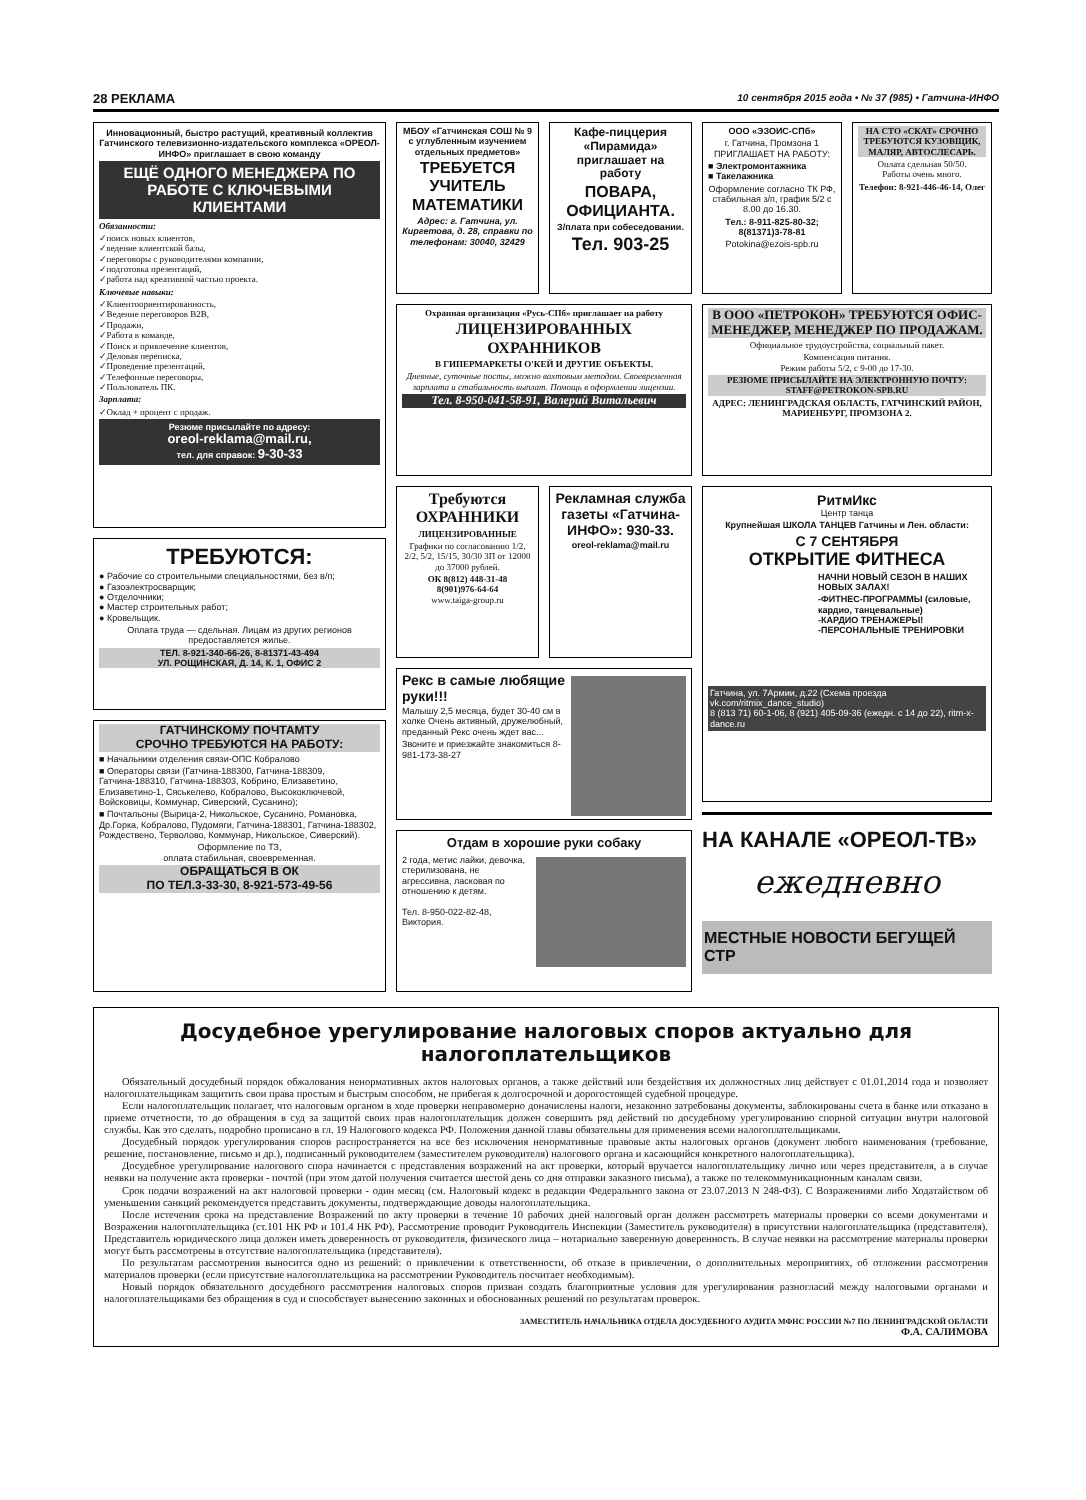28 РЕКЛАМА 10 сентября 2015 года • № 37 (985) • Гатчина-ИНФО
Инновационный, быстро растущий, креативный коллектив Гатчинского телевизионно-издательского комплекса «ОРЕОЛ-ИНФО» приглашает в свою команду
ЕЩЁ ОДНОГО МЕНЕДЖЕРА ПО РАБОТЕ С КЛЮЧЕВЫМИ КЛИЕНТАМИ
Обязанности:
✓поиск новых клиентов,
✓ведение клиентской базы,
✓переговоры с руководителями компании,
✓подготовка презентаций,
✓работа над креативной частью проекта.
Ключевые навыки:
✓Клиентоориентированность,
✓Ведение переговоров B2B,
✓Продажи,
✓Работа в команде,
✓Поиск и привлечение клиентов,
✓Деловая переписка,
✓Проведение презентаций,
✓Телефонные переговоры,
✓Пользователь ПК.
Зарплата:
✓Оклад + процент с продаж.
Резюме присылайте по адресу:
oreol-reklama@mail.ru,
тел. для справок: 9-30-33
ТРЕБУЮТСЯ:
● Рабочие со строительными специальностями, без в/п;
● Газоэлектросварщик;
● Отделочники;
● Мастер строительных работ;
● Кровельщик.
Оплата труда — сдельная. Лицам из других регионов предоставляется жилье.
ТЕЛ. 8-921-340-66-26, 8-81371-43-494
УЛ. РОЩИНСКАЯ, Д. 14, К. 1, ОФИС 2
ГАТЧИНСКОМУ ПОЧТАМТУ
СРОЧНО ТРЕБУЮТСЯ НА РАБОТУ:
■ Начальники отделения связи-ОПС Кобралово
■ Операторы связи (Гатчина-188300, Гатчина-188309, Гатчина-188310, Гатчина-188303, Кобрино, Елизаветино, Елизаветино-1, Сяськелево, Кобралово, Высокоключевой, Войсковицы, Коммунар, Сиверский, Сусанино);
■ Почтальоны (Вырица-2, Никольское, Сусанино, Романовка, Др.Горка, Кобралово, Пудомяги, Гатчина-188301, Гатчина-188302, Рождествено, Терволово, Коммунар, Никольское, Сиверский).
Оформление по ТЗ,
оплата стабильная, своевременная.
ОБРАЩАТЬСЯ В ОК
ПО ТЕЛ.3-33-30, 8-921-573-49-56
МБОУ «Гатчинская СОШ № 9 с углубленным изучением отдельных предметов»
ТРЕБУЕТСЯ УЧИТЕЛЬ МАТЕМАТИКИ
Адрес: г. Гатчина, ул. Киргетова, д. 28, справки по телефонам: 30040, 32429
Кафе-пиццерия «Пирамида» приглашает на работу
ПОВАРА, ОФИЦИАНТА.
З/плата при собеседовании.
Тел. 903-25
Охранная организация «Русь-СПб» приглашает на работу
ЛИЦЕНЗИРОВАННЫХ ОХРАННИКОВ
В ГИПЕРМАРКЕТЫ О'КЕЙ И ДРУГИЕ ОБЪЕКТЫ.
Дневные, суточные посты, можно вахтовым методом. Своевременная зарплата и стабильность выплат. Помощь в оформлении лицензии.
Тел. 8-950-041-58-91, Валерий Витальевич
Требуются ОХРАННИКИ
ЛИЦЕНЗИРОВАННЫЕ
Графики по согласованию 1/2, 2/2, 5/2, 15/15, 30/30 ЗП от 12000 до 37000 рублей.
ОК 8(812) 448-31-48
8(901)976-64-64
www.taiga-group.ru
Рекламная служба газеты «Гатчина-ИНФО»: 930-33.
oreol-reklama@mail.ru
Рекс в самые любящие руки!!!
Малышу 2,5 месяца, будет 30-40 см в холке Очень активный, дружелюбный, преданный Рекс очень ждет вас...
Звоните и приезжайте знакомиться 8-981-173-38-27
Отдам в хорошие руки собаку
2 года, метис лайки, девочка, стерилизована, не агрессивна, ласковая по отношению к детям.
Тел. 8-950-022-82-48, Виктория.
ООО «ЭЗОИС-СПб»
г. Гатчина, Промзона 1
ПРИГЛАШАЕТ НА РАБОТУ:
■ Электромонтажника
■ Такелажника
Оформление согласно ТК РФ, стабильная з/п, график 5/2 с 8.00 до 16.30.
Тел.: 8-911-825-80-32; 8(81371)3-78-81
Potokina@ezois-spb.ru
НА СТО «СКАТ» СРОЧНО ТРЕБУЮТСЯ КУЗОВЩИК, МАЛЯР, АВТОСЛЕСАРЬ.
Оплата сдельная 50/50.
Работы очень много.
Телефон: 8-921-446-46-14, Олег
В ООО «ПЕТРОКОН» ТРЕБУЮТСЯ ОФИС-МЕНЕДЖЕР, МЕНЕДЖЕР ПО ПРОДАЖАМ.
Официальное трудоустройства, социальный пакет.
Компенсация питания.
Режим работы 5/2, с 9-00 до 17-30.
РЕЗЮМЕ ПРИСЫЛАЙТЕ НА ЭЛЕКТРОННУЮ ПОЧТУ: STAFF@PETROKON-SPB.RU
АДРЕС: ЛЕНИНГРАДСКАЯ ОБЛАСТЬ, ГАТЧИНСКИЙ РАЙОН, МАРИЕНБУРГ, ПРОМЗОНА 2.
РитмИкс
Центр танца
Крупнейшая ШКОЛА ТАНЦЕВ Гатчины и Лен. области:
С 7 СЕНТЯБРЯ
ОТКРЫТИЕ ФИТНЕСА
НАЧНИ НОВЫЙ СЕЗОН В НАШИХ НОВЫХ ЗАЛАХ!
-ФИТНЕС-ПРОГРАММЫ (силовые, кардио, танцевальные)
-КАРДИО ТРЕНАЖЕРЫ!
-ПЕРСОНАЛЬНЫЕ ТРЕНИРОВКИ
Гатчина, ул. 7Армии, д.22 (Схема проезда vk.com/ritmix_dance_studio)
8 (813 71) 60-1-06, 8 (921) 405-09-36 (ежедн. с 14 до 22), ritm-x-dance.ru
НА КАНАЛЕ «ОРЕОЛ-ТВ»
ежедневно
МЕСТНЫЕ НОВОСТИ БЕГУЩЕЙ СТР
Досудебное урегулирование налоговых споров актуально для налогоплательщиков
Обязательный досудебный порядок обжалования ненормативных актов налоговых органов, а также действий или бездействия их должностных лиц действует с 01.01.2014 года и позволяет налогоплательщикам защитить свои права простым и быстрым способом, не прибегая к долгосрочной и дорогостоящей судебной процедуре.
Если налогоплательщик полагает, что налоговым органом в ходе проверки неправомерно доначислены налоги, незаконно затребованы документы, заблокированы счета в банке или отказано в приеме отчетности, то до обращения в суд за защитой своих прав налогоплательщик должен совершить ряд действий по досудебному урегулированию спорной ситуации внутри налоговой службы. Как это сделать, подробно прописано в гл. 19 Налогового кодекса РФ. Положения данной главы обязательны для применения всеми налогоплательщиками.
Досудебный порядок урегулирования споров распространяется на все без исключения ненормативные правовые акты налоговых органов (документ любого наименования (требование, решение, постановление, письмо и др.), подписанный руководителем (заместителем руководителя) налогового органа и касающийся конкретного налогоплательщика).
Досудебное урегулирование налогового спора начинается с представления возражений на акт проверки, который вручается налогоплательщику лично или через представителя, а в случае неявки на получение акта проверки - почтой (при этом датой получения считается шестой день со дня отправки заказного письма), а также по телекоммуникационным каналам связи.
Срок подачи возражений на акт налоговой проверки - один месяц (см. Налоговый кодекс в редакции Федерального закона от 23.07.2013 N 248-ФЗ). С Возражениями либо Ходатайством об уменьшении санкций рекомендуется представить документы, подтверждающие доводы налогоплательщика.
После истечения срока на представление Возражений по акту проверки в течение 10 рабочих дней налоговый орган должен рассмотреть материалы проверки со всеми документами и Возражения налогоплательщика (ст.101 НК РФ и 101.4 НК РФ). Рассмотрение проводит Руководитель Инспекции (Заместитель руководителя) в присутствии налогоплательщика (представителя). Представитель юридического лица должен иметь доверенность от руководителя, физического лица – нотариально заверенную доверенность. В случае неявки на рассмотрение материалы проверки могут быть рассмотрены в отсутствие налогоплательщика (представителя).
По результатам рассмотрения выносится одно из решений: о привлечении к ответственности, об отказе в привлечении, о дополнительных мероприятиях, об отложении рассмотрения материалов проверки (если присутствие налогоплательщика на рассмотрении Руководитель посчитает необходимым).
Новый порядок обязательного досудебного рассмотрения налоговых споров призван создать благоприятные условия для урегулирования разногласий между налоговыми органами и налогоплательщиками без обращения в суд и способствует вынесению законных и обоснованных решений по результатам проверок.
ЗАМЕСТИТЕЛЬ НАЧАЛЬНИКА ОТДЕЛА ДОСУДЕБНОГО АУДИТА МФНС РОССИИ №7 ПО ЛЕНИНГРАДСКОЙ ОБЛАСТИ
Ф.А. САЛИМОВА